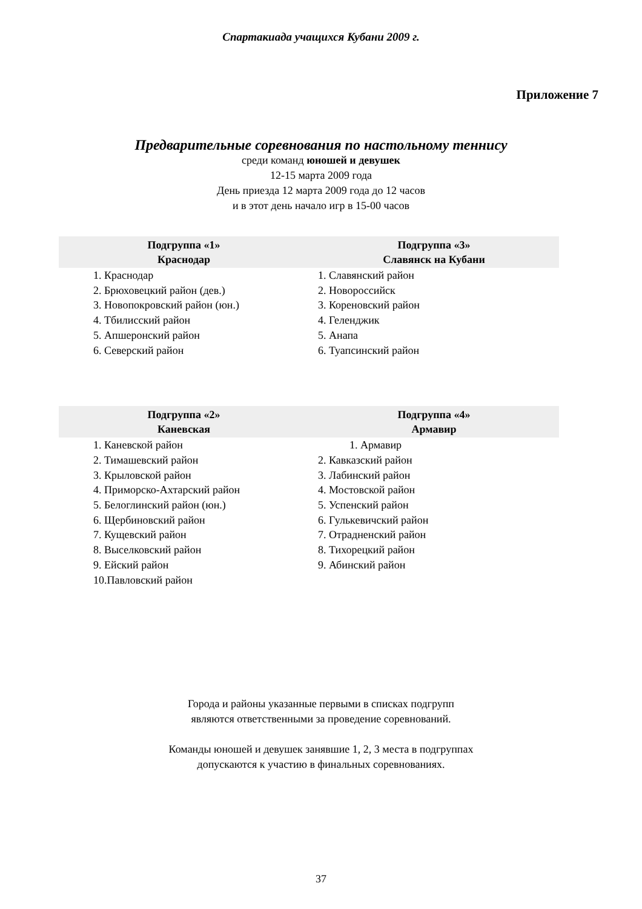Спартакиада учащихся Кубани 2009 г.
Приложение 7
Предварительные соревнования по настольному теннису
среди команд юношей и девушек
12-15 марта 2009 года
День приезда 12 марта 2009 года до 12 часов
и в этот день начало игр в 15-00 часов
| Подгруппа «1» Краснодар | Подгруппа «3» Славянск на Кубани |
| --- | --- |
| 1. Краснодар 2. Брюховецкий район (дев.) 3. Новопокровский район (юн.) 4. Тбилисский район 5. Апшеронский район 6. Северский район | 1. Славянский район 2. Новороссийск 3. Кореновский район 4. Геленджик 5. Анапа 6. Туапсинский район |
| Подгруппа «2» Каневская | Подгруппа «4» Армавир |
| --- | --- |
| 1. Каневской район 2. Тимашевский район 3. Крыловской район 4. Приморско-Ахтарский район 5. Белоглинский район (юн.) 6. Щербиновский район 7. Кущевский район 8. Выселковский район 9. Ейский район 10.Павловский район | 1. Армавир 2. Кавказский район 3. Лабинский район 4. Мостовской район 5. Успенский район 6. Гулькевичский район 7. Отрадненский район 8. Тихорецкий район 9. Абинский район |
Города и районы указанные первыми в списках подгрупп
являются ответственными за проведение соревнований.
Команды юношей и девушек занявшие 1, 2, 3 места в подгруппах
допускаются к участию в финальных соревнованиях.
37